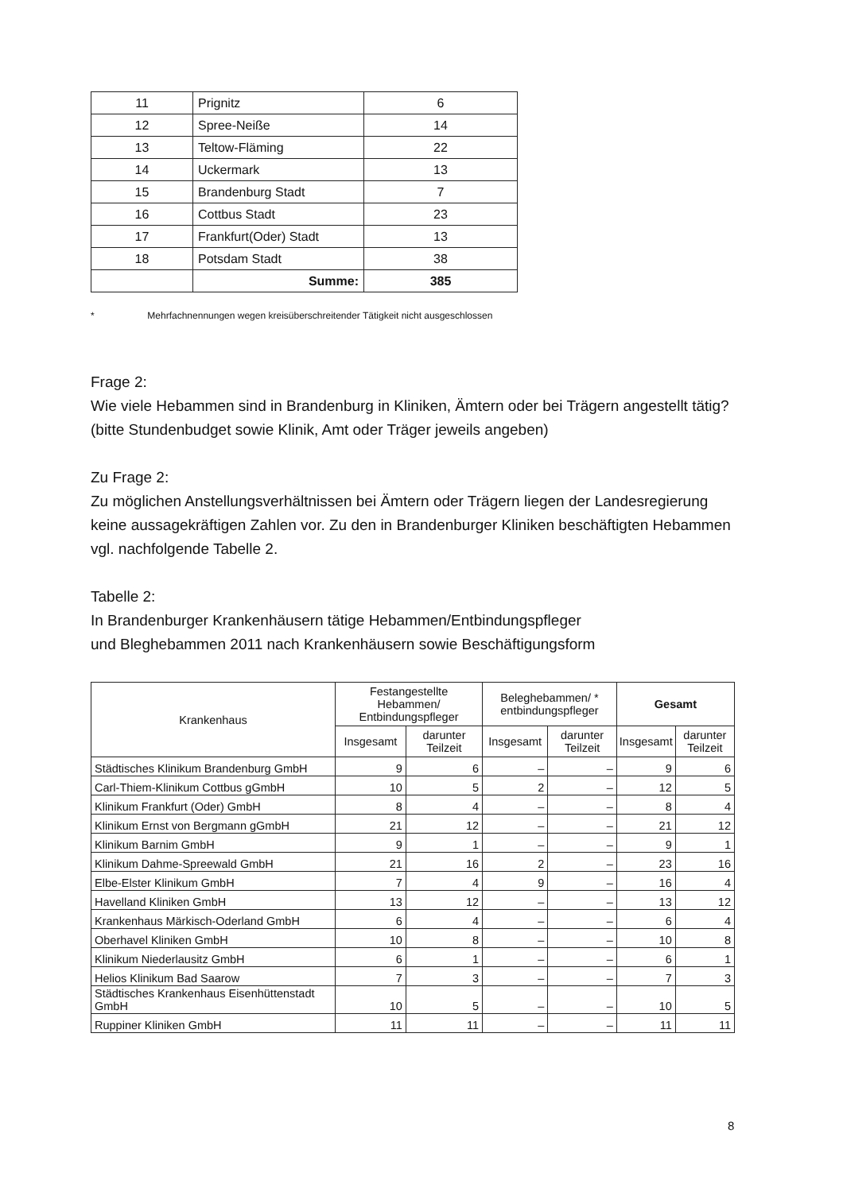| 11 | Prignitz | 6 |
| 12 | Spree-Neiße | 14 |
| 13 | Teltow-Fläming | 22 |
| 14 | Uckermark | 13 |
| 15 | Brandenburg Stadt | 7 |
| 16 | Cottbus Stadt | 23 |
| 17 | Frankfurt(Oder) Stadt | 13 |
| 18 | Potsdam Stadt | 38 |
| | Summe: | 385 |
* Mehrfachnennungen wegen kreisüberschreitender Tätigkeit nicht ausgeschlossen
Frage 2:
Wie viele Hebammen sind in Brandenburg in Kliniken, Ämtern oder bei Trägern angestellt tätig? (bitte Stundenbudget sowie Klinik, Amt oder Träger jeweils angeben)
Zu Frage 2:
Zu möglichen Anstellungsverhältnissen bei Ämtern oder Trägern liegen der Landesregierung keine aussagekräftigen Zahlen vor. Zu den in Brandenburger Kliniken beschäftigten Hebammen vgl. nachfolgende Tabelle 2.
Tabelle 2:
In Brandenburger Krankenhäusern tätige Hebammen/Entbindungspfleger
und Bleghebammen 2011 nach Krankenhäusern sowie Beschäftigungsform
| Krankenhaus | Festangestellte Hebammen/ Entbindungspfleger | | Beleghebammen/ * entbindungspfleger | | Gesamt | |
| --- | --- | --- | --- | --- | --- | --- |
| | Insgesamt | darunter Teilzeit | Insgesamt | darunter Teilzeit | Insgesamt | darunter Teilzeit |
| Städtisches Klinikum Brandenburg GmbH | 9 | 6 | – | – | 9 | 6 |
| Carl-Thiem-Klinikum Cottbus gGmbH | 10 | 5 | 2 | – | 12 | 5 |
| Klinikum Frankfurt (Oder) GmbH | 8 | 4 | – | – | 8 | 4 |
| Klinikum Ernst von Bergmann gGmbH | 21 | 12 | – | – | 21 | 12 |
| Klinikum Barnim GmbH | 9 | 1 | – | – | 9 | 1 |
| Klinikum Dahme-Spreewald GmbH | 21 | 16 | 2 | – | 23 | 16 |
| Elbe-Elster Klinikum GmbH | 7 | 4 | 9 | – | 16 | 4 |
| Havelland Kliniken GmbH | 13 | 12 | – | – | 13 | 12 |
| Krankenhaus Märkisch-Oderland GmbH | 6 | 4 | – | – | 6 | 4 |
| Oberhavel Kliniken GmbH | 10 | 8 | – | – | 10 | 8 |
| Klinikum Niederlausitz GmbH | 6 | 1 | – | – | 6 | 1 |
| Helios Klinikum Bad Saarow | 7 | 3 | – | – | 7 | 3 |
| Städtisches Krankenhaus Eisenhüttenstadt GmbH | 10 | 5 | – | – | 10 | 5 |
| Ruppiner Kliniken GmbH | 11 | 11 | – | – | 11 | 11 |
8